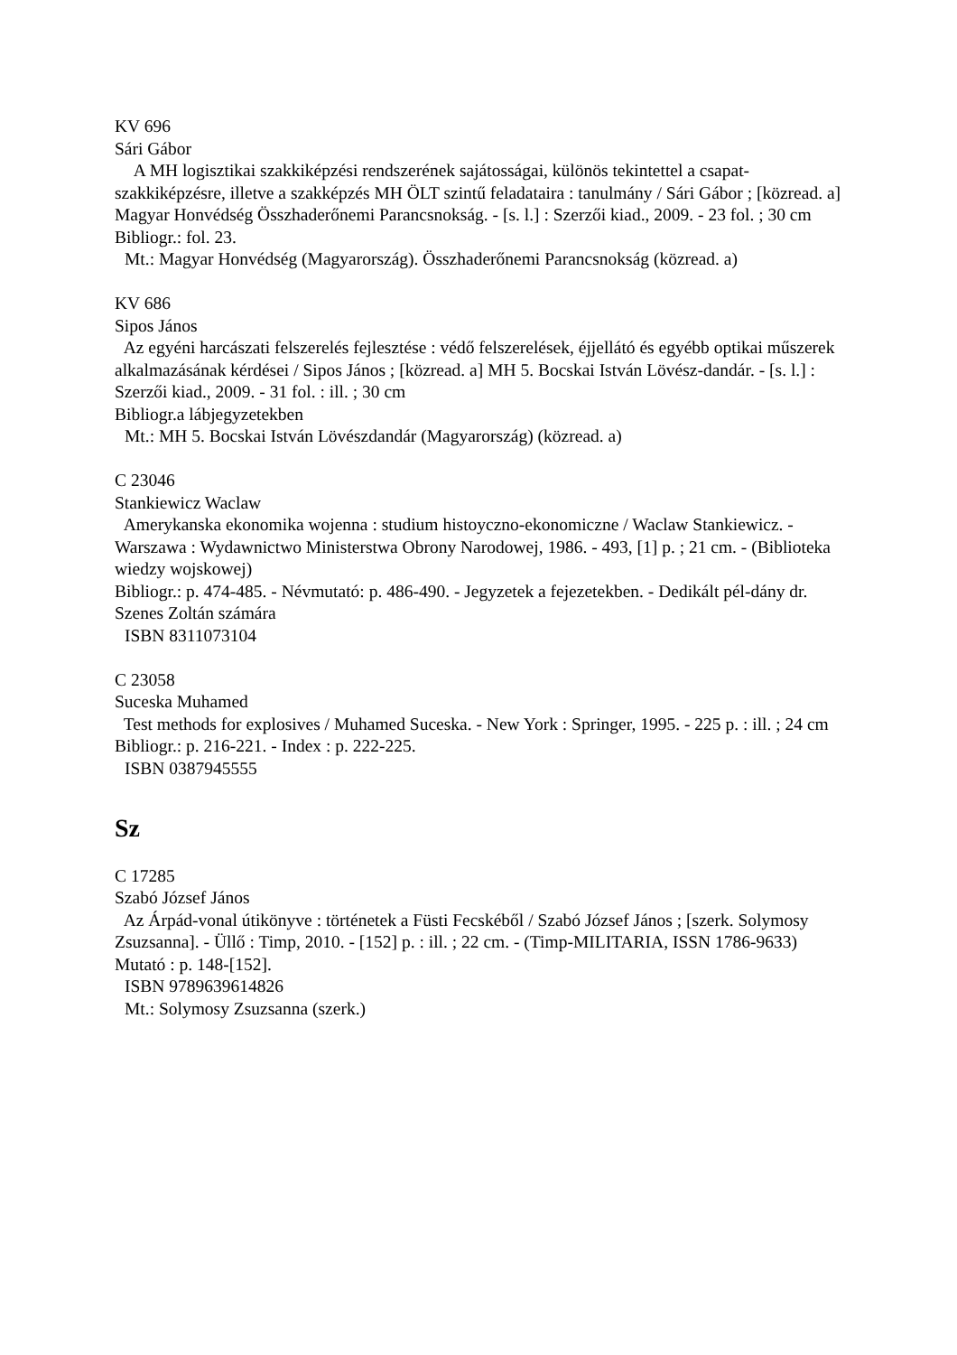KV 696
Sári Gábor
A MH logisztikai szakkiképzési rendszerének sajátosságai, különös tekintettel a csapat-szakkiképzésre, illetve a szakképzés MH ÖLT szintű feladataira : tanulmány / Sári Gábor ; [közread. a] Magyar Honvédség Összhaderőnemi Parancsnokság. - [s. l.] : Szerzői kiad., 2009. - 23 fol. ; 30 cm
Bibliogr.: fol. 23.
Mt.: Magyar Honvédség (Magyarország). Összhaderőnemi Parancsnokság (közread. a)
KV 686
Sipos János
Az egyéni harcászati felszerelés fejlesztése : védő felszerelések, éjjellátó és egyébb optikai műszerek alkalmazásának kérdései / Sipos János ; [közread. a] MH 5. Bocskai István Lövész-dandár. - [s. l.] : Szerzői kiad., 2009. - 31 fol. : ill. ; 30 cm
Bibliogr.a lábjegyzetekben
Mt.: MH 5. Bocskai István Lövészdandár (Magyarország) (közread. a)
C 23046
Stankiewicz Waclaw
Amerykanska ekonomika wojenna : studium histoyczno-ekonomiczne / Waclaw Stankiewicz. - Warszawa : Wydawnictwo Ministerstwa Obrony Narodowej, 1986. - 493, [1] p. ; 21 cm. - (Biblioteka wiedzy wojskowej)
Bibliogr.: p. 474-485. - Névmutató: p. 486-490. - Jegyzetek a fejezetekben. - Dedikált pél-dány dr. Szenes Zoltán számára
ISBN 8311073104
C 23058
Suceska Muhamed
Test methods for explosives / Muhamed Suceska. - New York : Springer, 1995. - 225 p. : ill. ; 24 cm
Bibliogr.: p. 216-221. - Index : p. 222-225.
ISBN 0387945555
Sz
C 17285
Szabó József János
Az Árpád-vonal útikönyve : történetek a Füsti Fecskéből / Szabó József János ; [szerk. Solymosy Zsuzsanna]. - Üllő : Timp, 2010. - [152] p. : ill. ; 22 cm. - (Timp-MILITARIA, ISSN 1786-9633)
Mutató : p. 148-[152].
ISBN 9789639614826
Mt.: Solymosy Zsuzsanna (szerk.)